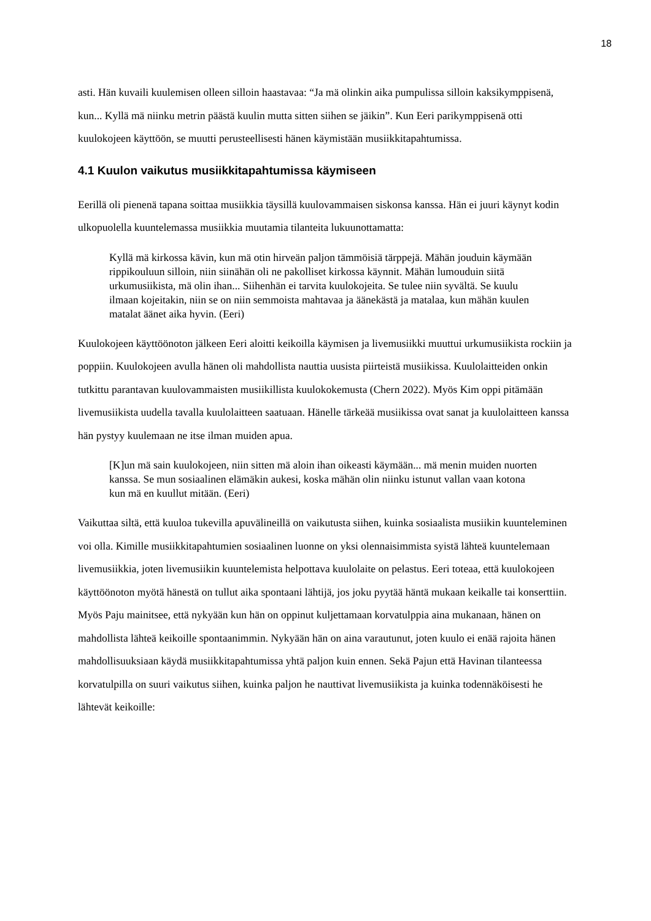18
asti. Hän kuvaili kuulemisen olleen silloin haastavaa: “Ja mä olinkin aika pumpulissa silloin kaksikymppisenä, kun... Kyllä mä niinku metrin päästä kuulin mutta sitten siihen se jäikin”. Kun Eeri parikymppisenä otti kuulokojeen käyttöön, se muutti perusteellisesti hänen käymistään musiikkitapahtumissa.
4.1 Kuulon vaikutus musiikkitapahtumissa käymiseen
Eerillä oli pienenä tapana soittaa musiikkia täysillä kuulovammaisen siskonsa kanssa. Hän ei juuri käynyt kodin ulkopuolella kuuntelemassa musiikkia muutamia tilanteita lukuunottamatta:
Kyllä mä kirkossa kävin, kun mä otin hirveän paljon tämmöisiä tärppejä. Mähän jouduin käymään rippikouluun silloin, niin siinähän oli ne pakolliset kirkossa käynnit. Mähän lumouduin siitä urkumusiikista, mä olin ihan... Siihenhän ei tarvita kuulokojeita. Se tulee niin syvältä. Se kuulu ilmaan kojeitakin, niin se on niin semmoista mahtavaa ja äänekästä ja matalaa, kun mähän kuulen matalat äänet aika hyvin. (Eeri)
Kuulokojeen käyttöönoton jälkeen Eeri aloitti keikoilla käymisen ja livemusiikki muuttui urkumusiikista rockiin ja poppiin. Kuulokojeen avulla hänen oli mahdollista nauttia uusista piirteistä musiikissa. Kuulolaitteiden onkin tutkittu parantavan kuulovammaisten musiikillista kuulokokemusta (Chern 2022). Myös Kim oppi pitämään livemusiikista uudella tavalla kuulolaitteen saatuaan. Hänelle tärkeää musiikissa ovat sanat ja kuulolaitteen kanssa hän pystyy kuulemaan ne itse ilman muiden apua.
[K]un mä sain kuulokojeen, niin sitten mä aloin ihan oikeasti käymään... mä menin muiden nuorten kanssa. Se mun sosiaalinen elämäkin aukesi, koska mähän olin niinku istunut vallan vaan kotona kun mä en kuullut mitään. (Eeri)
Vaikuttaa siltä, että kuuloa tukevilla apuvälineillä on vaikutusta siihen, kuinka sosiaalista musiikin kuunteleminen voi olla. Kimille musiikkitapahtumien sosiaalinen luonne on yksi olennaisimmista syistä lähteä kuuntelemaan livemusiikkia, joten livemusiikin kuuntelemista helpottava kuulolaite on pelastus. Eeri toteaa, että kuulokojeen käyttöönoton myötä hänestä on tullut aika spontaani lähtijä, jos joku pyytää häntä mukaan keikalle tai konserttiin. Myös Paju mainitsee, että nykyään kun hän on oppinut kuljettamaan korvatulppia aina mukanaan, hänen on mahdollista lähteä keikoille spontaanimmin. Nykyään hän on aina varautunut, joten kuulo ei enää rajoita hänen mahdollisuuksiaan käydä musiikkitapahtumissa yhtä paljon kuin ennen. Sekä Pajun että Havinan tilanteessa korvatulpilla on suuri vaikutus siihen, kuinka paljon he nauttivat livemusiikista ja kuinka todennäköisesti he lähtevät keikoille: